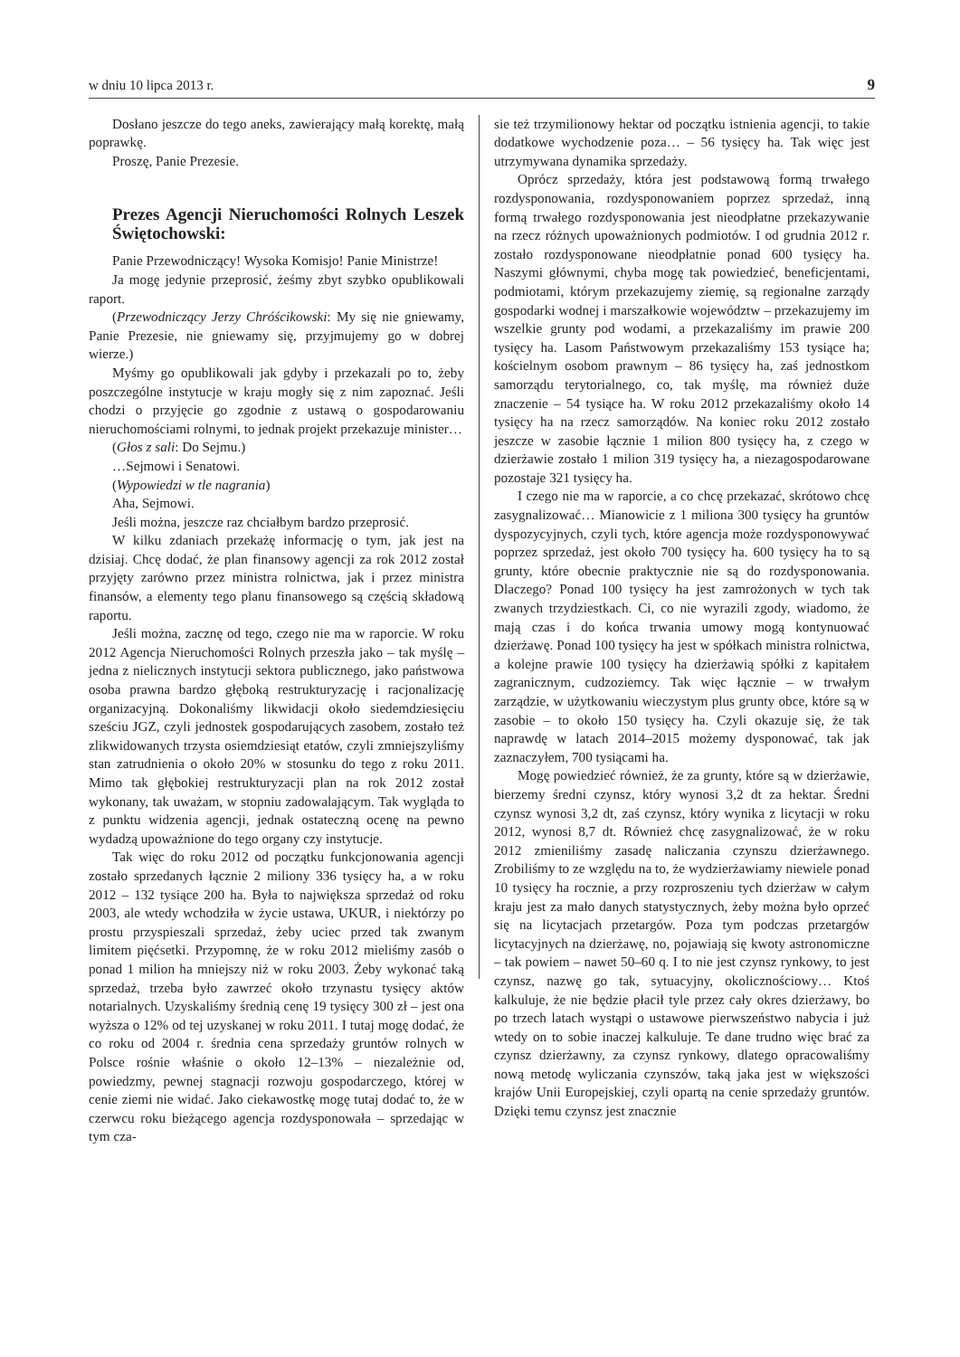w dniu 10 lipca 2013 r. 9
Dosłano jeszcze do tego aneks, zawierający małą korektę, małą poprawkę.
Proszę, Panie Prezesie.
Prezes Agencji Nieruchomości Rolnych Leszek Świętochowski:
Panie Przewodniczący! Wysoka Komisjo! Panie Ministrze!
Ja mogę jedynie przeprosić, żeśmy zbyt szybko opublikowali raport.
(Przewodniczący Jerzy Chróścikowski: My się nie gniewamy, Panie Prezesie, nie gniewamy się, przyjmujemy go w dobrej wierze.)
Myśmy go opublikowali jak gdyby i przekazali po to, żeby poszczególne instytucje w kraju mogły się z nim zapoznać. Jeśli chodzi o przyjęcie go zgodnie z ustawą o gospodarowaniu nieruchomościami rolnymi, to jednak projekt przekazuje minister…
(Głos z sali: Do Sejmu.)
…Sejmowi i Senatowi.
(Wypowiedzi w tle nagrania)
Aha, Sejmowi.
Jeśli można, jeszcze raz chciałbym bardzo przeprosić.
W kilku zdaniach przekażę informację o tym, jak jest na dzisiaj. Chcę dodać, że plan finansowy agencji za rok 2012 został przyjęty zarówno przez ministra rolnictwa, jak i przez ministra finansów, a elementy tego planu finansowego są częścią składową raportu.
Jeśli można, zacznę od tego, czego nie ma w raporcie. W roku 2012 Agencja Nieruchomości Rolnych przeszła jako – tak myślę – jedna z nielicznych instytucji sektora publicznego, jako państwowa osoba prawna bardzo głęboką restrukturyzację i racjonalizację organizacyjną. Dokonaliśmy likwidacji około siedemdziesięciu sześciu JGZ, czyli jednostek gospodarujących zasobem, zostało też zlikwidowanych trzysta osiemdziesiąt etatów, czyli zmniejszyliśmy stan zatrudnienia o około 20% w stosunku do tego z roku 2011. Mimo tak głębokiej restrukturyzacji plan na rok 2012 został wykonany, tak uważam, w stopniu zadowalającym. Tak wygląda to z punktu widzenia agencji, jednak ostateczną ocenę na pewno wydadzą upoważnione do tego organy czy instytucje.
Tak więc do roku 2012 od początku funkcjonowania agencji zostało sprzedanych łącznie 2 miliony 336 tysięcy ha, a w roku 2012 – 132 tysiące 200 ha. Była to największa sprzedaż od roku 2003, ale wtedy wchodziła w życie ustawa, UKUR, i niektórzy po prostu przyspieszali sprzedaż, żeby uciec przed tak zwanym limitem pięćsetki. Przypomnę, że w roku 2012 mieliśmy zasób o ponad 1 milion ha mniejszy niż w roku 2003. Żeby wykonać taką sprzedaż, trzeba było zawrzeć około trzynastu tysięcy aktów notarialnych. Uzyskaliśmy średnią cenę 19 tysięcy 300 zł – jest ona wyższa o 12% od tej uzyskanej w roku 2011. I tutaj mogę dodać, że co roku od 2004 r. średnia cena sprzedaży gruntów rolnych w Polsce rośnie właśnie o około 12–13% – niezależnie od, powiedzmy, pewnej stagnacji rozwoju gospodarczego, której w cenie ziemi nie widać. Jako ciekawostkę mogę tutaj dodać to, że w czerwcu roku bieżącego agencja rozdysponowała – sprzedając w tym cza-
sie też trzymilionowy hektar od początku istnienia agencji, to takie dodatkowe wychodzenie poza… – 56 tysięcy ha. Tak więc jest utrzymywana dynamika sprzedaży.
Oprócz sprzedaży, która jest podstawową formą trwałego rozdysponowania, rozdysponowaniem poprzez sprzedaż, inną formą trwałego rozdysponowania jest nieodpłatne przekazywanie na rzecz różnych upoważnionych podmiotów. I od grudnia 2012 r. zostało rozdysponowane nieodpłatnie ponad 600 tysięcy ha. Naszymi głównymi, chyba mogę tak powiedzieć, beneficjentami, podmiotami, którym przekazujemy ziemię, są regionalne zarządy gospodarki wodnej i marszałkowie województw – przekazujemy im wszelkie grunty pod wodami, a przekazaliśmy im prawie 200 tysięcy ha. Lasom Państwowym przekazaliśmy 153 tysiące ha; kościelnym osobom prawnym – 86 tysięcy ha, zaś jednostkom samorządu terytorialnego, co, tak myślę, ma również duże znaczenie – 54 tysiące ha. W roku 2012 przekazaliśmy około 14 tysięcy ha na rzecz samorządów. Na koniec roku 2012 zostało jeszcze w zasobie łącznie 1 milion 800 tysięcy ha, z czego w dzierżawie zostało 1 milion 319 tysięcy ha, a niezagospodarowane pozostaje 321 tysięcy ha.
I czego nie ma w raporcie, a co chcę przekazać, skrótowo chcę zasygnalizować… Mianowicie z 1 miliona 300 tysięcy ha gruntów dyspozycyjnych, czyli tych, które agencja może rozdysponowywać poprzez sprzedaż, jest około 700 tysięcy ha. 600 tysięcy ha to są grunty, które obecnie praktycznie nie są do rozdysponowania. Dlaczego? Ponad 100 tysięcy ha jest zamrożonych w tych tak zwanych trzydziestkach. Ci, co nie wyrazili zgody, wiadomo, że mają czas i do końca trwania umowy mogą kontynuować dzierżawę. Ponad 100 tysięcy ha jest w spółkach ministra rolnictwa, a kolejne prawie 100 tysięcy ha dzierżawią spółki z kapitałem zagranicznym, cudzoziemcy. Tak więc łącznie – w trwałym zarządzie, w użytkowaniu wieczystym plus grunty obce, które są w zasobie – to około 150 tysięcy ha. Czyli okazuje się, że tak naprawdę w latach 2014–2015 możemy dysponować, tak jak zaznaczyłem, 700 tysiącami ha.
Mogę powiedzieć również, że za grunty, które są w dzierżawie, bierzemy średni czynsz, który wynosi 3,2 dt za hektar. Średni czynsz wynosi 3,2 dt, zaś czynsz, który wynika z licytacji w roku 2012, wynosi 8,7 dt. Również chcę zasygnalizować, że w roku 2012 zmieniliśmy zasadę naliczania czynszu dzierżawnego. Zrobiliśmy to ze względu na to, że wydzierżawiamy niewiele ponad 10 tysięcy ha rocznie, a przy rozproszeniu tych dzierżaw w całym kraju jest za mało danych statystycznych, żeby można było oprzeć się na licytacjach przetargów. Poza tym podczas przetargów licytacyjnych na dzierżawę, no, pojawiają się kwoty astronomiczne – tak powiem – nawet 50–60 q. I to nie jest czynsz rynkowy, to jest czynsz, nazwę go tak, sytuacyjny, okolicznościowy… Ktoś kalkuluje, że nie będzie płacił tyle przez cały okres dzierżawy, bo po trzech latach wystąpi o ustawowe pierwszeństwo nabycia i już wtedy on to sobie inaczej kalkuluje. Te dane trudno więc brać za czynsz dzierżawny, za czynsz rynkowy, dlatego opracowaliśmy nową metodę wyliczania czynszów, taką jaka jest w większości krajów Unii Europejskiej, czyli opartą na cenie sprzedaży gruntów. Dzięki temu czynsz jest znacznie